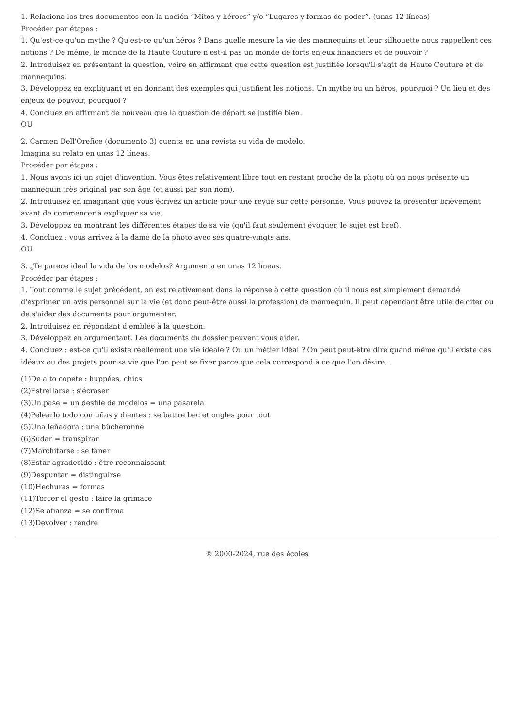1. Relaciona los tres documentos con la noción “Mitos y héroes” y/o “Lugares y formas de poder”. (unas 12 líneas)
Procéder par étapes :
1. Qu'est-ce qu'un mythe ? Qu'est-ce qu'un héros ? Dans quelle mesure la vie des mannequins et leur silhouette nous rappellent ces notions ? De même, le monde de la Haute Couture n'est-il pas un monde de forts enjeux financiers et de pouvoir ?
2. Introduisez en présentant la question, voire en affirmant que cette question est justifiée lorsqu'il s'agit de Haute Couture et de mannequins.
3. Développez en expliquant et en donnant des exemples qui justifient les notions. Un mythe ou un héros, pourquoi ? Un lieu et des enjeux de pouvoir, pourquoi ?
4. Concluez en affirmant de nouveau que la question de départ se justifie bien.
OU
2. Carmen Dell'Orefice (documento 3) cuenta en una revista su vida de modelo.
Imagina su relato en unas 12 líneas.
Procéder par étapes :
1. Nous avons ici un sujet d'invention. Vous êtes relativement libre tout en restant proche de la photo où on nous présente un mannequin très original par son âge (et aussi par son nom).
2. Introduisez en imaginant que vous écrivez un article pour une revue sur cette personne. Vous pouvez la présenter brièvement avant de commencer à expliquer sa vie.
3. Développez en montrant les différentes étapes de sa vie (qu'il faut seulement évoquer, le sujet est bref).
4. Concluez : vous arrivez à la dame de la photo avec ses quatre-vingts ans.
OU
3. ¿Te parece ideal la vida de los modelos? Argumenta en unas 12 líneas.
Procéder par étapes :
1. Tout comme le sujet précédent, on est relativement dans la réponse à cette question où il nous est simplement demandé d'exprimer un avis personnel sur la vie (et donc peut-être aussi la profession) de mannequin. Il peut cependant être utile de citer ou de s'aider des documents pour argumenter.
2. Introduisez en répondant d'emblée à la question.
3. Développez en argumentant. Les documents du dossier peuvent vous aider.
4. Concluez : est-ce qu'il existe réellement une vie idéale ? Ou un métier idéal ? On peut peut-être dire quand même qu'il existe des idéaux ou des projets pour sa vie que l'on peut se fixer parce que cela correspond à ce que l'on désire...
(1)De alto copete : huppées, chics
(2)Estrellarse : s'écraser
(3)Un pase = un desfile de modelos = una pasarela
(4)Pelearlo todo con uñas y dientes : se battre bec et ongles pour tout
(5)Una leñadora : une bûcheronne
(6)Sudar = transpirar
(7)Marchitarse : se faner
(8)Estar agradecido : être reconnaissant
(9)Despuntar = distinguirse
(10)Hechuras = formas
(11)Torcer el gesto : faire la grimace
(12)Se afianza = se confirma
(13)Devolver : rendre
© 2000-2024, rue des écoles